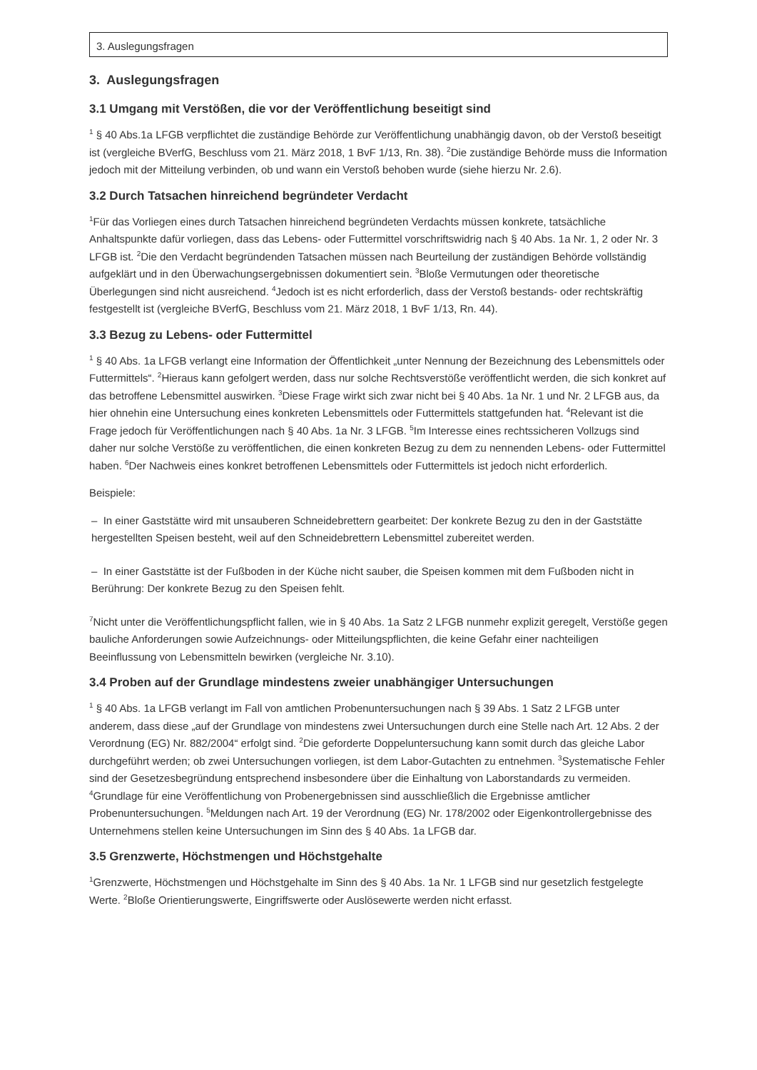3. Auslegungsfragen
3. Auslegungsfragen
3.1 Umgang mit Verstößen, die vor der Veröffentlichung beseitigt sind
<sup>1</sup> § 40 Abs.1a LFGB verpflichtet die zuständige Behörde zur Veröffentlichung unabhängig davon, ob der Verstoß beseitigt ist (vergleiche BVerfG, Beschluss vom 21. März 2018, 1 BvF 1/13, Rn. 38). <sup>2</sup>Die zuständige Behörde muss die Information jedoch mit der Mitteilung verbinden, ob und wann ein Verstoß behoben wurde (siehe hierzu Nr. 2.6).
3.2 Durch Tatsachen hinreichend begründeter Verdacht
<sup>1</sup> Für das Vorliegen eines durch Tatsachen hinreichend begründeten Verdachts müssen konkrete, tatsächliche Anhaltspunkte dafür vorliegen, dass das Lebens- oder Futtermittel vorschriftswidrig nach § 40 Abs. 1a Nr. 1, 2 oder Nr. 3 LFGB ist. <sup>2</sup>Die den Verdacht begründenden Tatsachen müssen nach Beurteilung der zuständigen Behörde vollständig aufgeklärt und in den Überwachungsergebnissen dokumentiert sein. <sup>3</sup>Bloße Vermutungen oder theoretische Überlegungen sind nicht ausreichend. <sup>4</sup>Jedoch ist es nicht erforderlich, dass der Verstoß bestands- oder rechtskräftig festgestellt ist (vergleiche BVerfG, Beschluss vom 21. März 2018, 1 BvF 1/13, Rn. 44).
3.3 Bezug zu Lebens- oder Futtermittel
<sup>1</sup> § 40 Abs. 1a LFGB verlangt eine Information der Öffentlichkeit „unter Nennung der Bezeichnung des Lebensmittels oder Futtermittels“. <sup>2</sup>Hieraus kann gefolgert werden, dass nur solche Rechtsverstöße veröffentlicht werden, die sich konkret auf das betroffene Lebensmittel auswirken. <sup>3</sup>Diese Frage wirkt sich zwar nicht bei § 40 Abs. 1a Nr. 1 und Nr. 2 LFGB aus, da hier ohnehin eine Untersuchung eines konkreten Lebensmittels oder Futtermittels stattgefunden hat. <sup>4</sup>Relevant ist die Frage jedoch für Veröffentlichungen nach § 40 Abs. 1a Nr. 3 LFGB. <sup>5</sup>Im Interesse eines rechtssicheren Vollzugs sind daher nur solche Verstöße zu veröffentlichen, die einen konkreten Bezug zu dem zu nennenden Lebens- oder Futtermittel haben. <sup>6</sup>Der Nachweis eines konkret betroffenen Lebensmittels oder Futtermittels ist jedoch nicht erforderlich.
Beispiele:
– In einer Gaststätte wird mit unsauberen Schneidebrettern gearbeitet: Der konkrete Bezug zu den in der Gaststätte hergestellten Speisen besteht, weil auf den Schneidebrettern Lebensmittel zubereitet werden.
– In einer Gaststätte ist der Fußboden in der Küche nicht sauber, die Speisen kommen mit dem Fußboden nicht in Berührung: Der konkrete Bezug zu den Speisen fehlt.
<sup>7</sup> Nicht unter die Veröffentlichungspflicht fallen, wie in § 40 Abs. 1a Satz 2 LFGB nunmehr explizit geregelt, Verstöße gegen bauliche Anforderungen sowie Aufzeichnungs- oder Mitteilungspflichten, die keine Gefahr einer nachteiligen Beeinflussung von Lebensmitteln bewirken (vergleiche Nr. 3.10).
3.4 Proben auf der Grundlage mindestens zweier unabhängiger Untersuchungen
<sup>1</sup> § 40 Abs. 1a LFGB verlangt im Fall von amtlichen Probenuntersuchungen nach § 39 Abs. 1 Satz 2 LFGB unter anderem, dass diese „auf der Grundlage von mindestens zwei Untersuchungen durch eine Stelle nach Art. 12 Abs. 2 der Verordnung (EG) Nr. 882/2004“ erfolgt sind. <sup>2</sup>Die geforderte Doppeluntersuchung kann somit durch das gleiche Labor durchgeführt werden; ob zwei Untersuchungen vorliegen, ist dem Labor-Gutachten zu entnehmen. <sup>3</sup>Systematische Fehler sind der Gesetzesbegründung entsprechend insbesondere über die Einhaltung von Laborstandards zu vermeiden. <sup>4</sup>Grundlage für eine Veröffentlichung von Probenergebnissen sind ausschließlich die Ergebnisse amtlicher Probenuntersuchungen. <sup>5</sup>Meldungen nach Art. 19 der Verordnung (EG) Nr. 178/2002 oder Eigenkontrollergebnisse des Unternehmens stellen keine Untersuchungen im Sinn des § 40 Abs. 1a LFGB dar.
3.5 Grenzwerte, Höchstmengen und Höchstgehalte
<sup>1</sup> Grenzwerte, Höchstmengen und Höchstgehalte im Sinn des § 40 Abs. 1a Nr. 1 LFGB sind nur gesetzlich festgelegte Werte. <sup>2</sup>Bloße Orientierungswerte, Eingriffswerte oder Auslösewerte werden nicht erfasst.